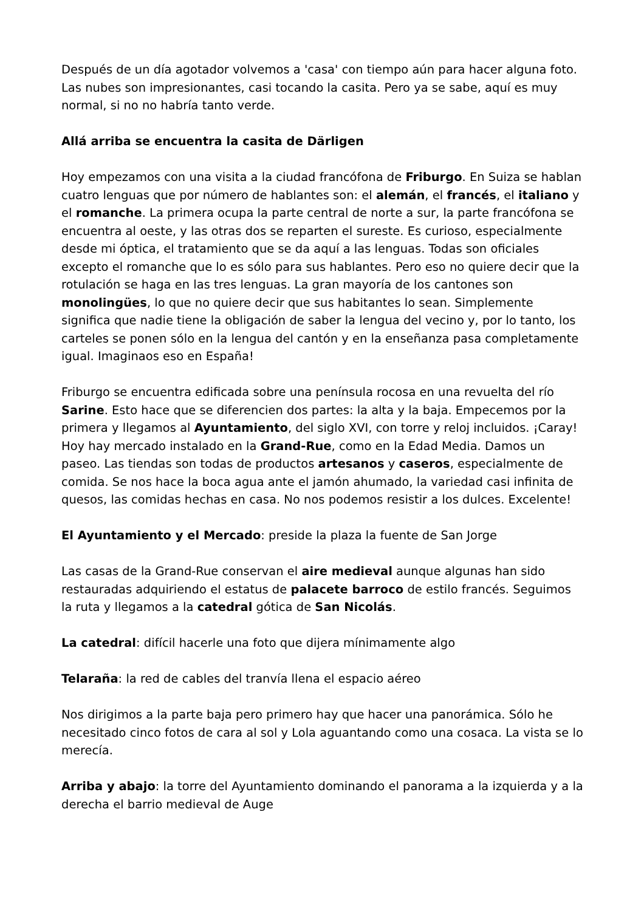Después de un día agotador volvemos a 'casa' con tiempo aún para hacer alguna foto. Las nubes son impresionantes, casi tocando la casita. Pero ya se sabe, aquí es muy normal, si no no habría tanto verde.
Allá arriba se encuentra la casita de Därligen
Hoy empezamos con una visita a la ciudad francófona de Friburgo. En Suiza se hablan cuatro lenguas que por número de hablantes son: el alemán, el francés, el italiano y el romanche. La primera ocupa la parte central de norte a sur, la parte francófona se encuentra al oeste, y las otras dos se reparten el sureste. Es curioso, especialmente desde mi óptica, el tratamiento que se da aquí a las lenguas. Todas son oficiales excepto el romanche que lo es sólo para sus hablantes. Pero eso no quiere decir que la rotulación se haga en las tres lenguas. La gran mayoría de los cantones son monolingües, lo que no quiere decir que sus habitantes lo sean. Simplemente significa que nadie tiene la obligación de saber la lengua del vecino y, por lo tanto, los carteles se ponen sólo en la lengua del cantón y en la enseñanza pasa completamente igual. Imaginaos eso en España!
Friburgo se encuentra edificada sobre una península rocosa en una revuelta del río Sarine. Esto hace que se diferencien dos partes: la alta y la baja. Empecemos por la primera y llegamos al Ayuntamiento, del siglo XVI, con torre y reloj incluidos. ¡Caray! Hoy hay mercado instalado en la Grand-Rue, como en la Edad Media. Damos un paseo. Las tiendas son todas de productos artesanos y caseros, especialmente de comida. Se nos hace la boca agua ante el jamón ahumado, la variedad casi infinita de quesos, las comidas hechas en casa. No nos podemos resistir a los dulces. Excelente!
El Ayuntamiento y el Mercado: preside la plaza la fuente de San Jorge
Las casas de la Grand-Rue conservan el aire medieval aunque algunas han sido restauradas adquiriendo el estatus de palacete barroco de estilo francés. Seguimos la ruta y llegamos a la catedral gótica de San Nicolás.
La catedral: difícil hacerle una foto que dijera mínimamente algo
Telaraña: la red de cables del tranvía llena el espacio aéreo
Nos dirigimos a la parte baja pero primero hay que hacer una panorámica. Sólo he necesitado cinco fotos de cara al sol y Lola aguantando como una cosaca. La vista se lo merecía.
Arriba y abajo: la torre del Ayuntamiento dominando el panorama a la izquierda y a la derecha el barrio medieval de Auge